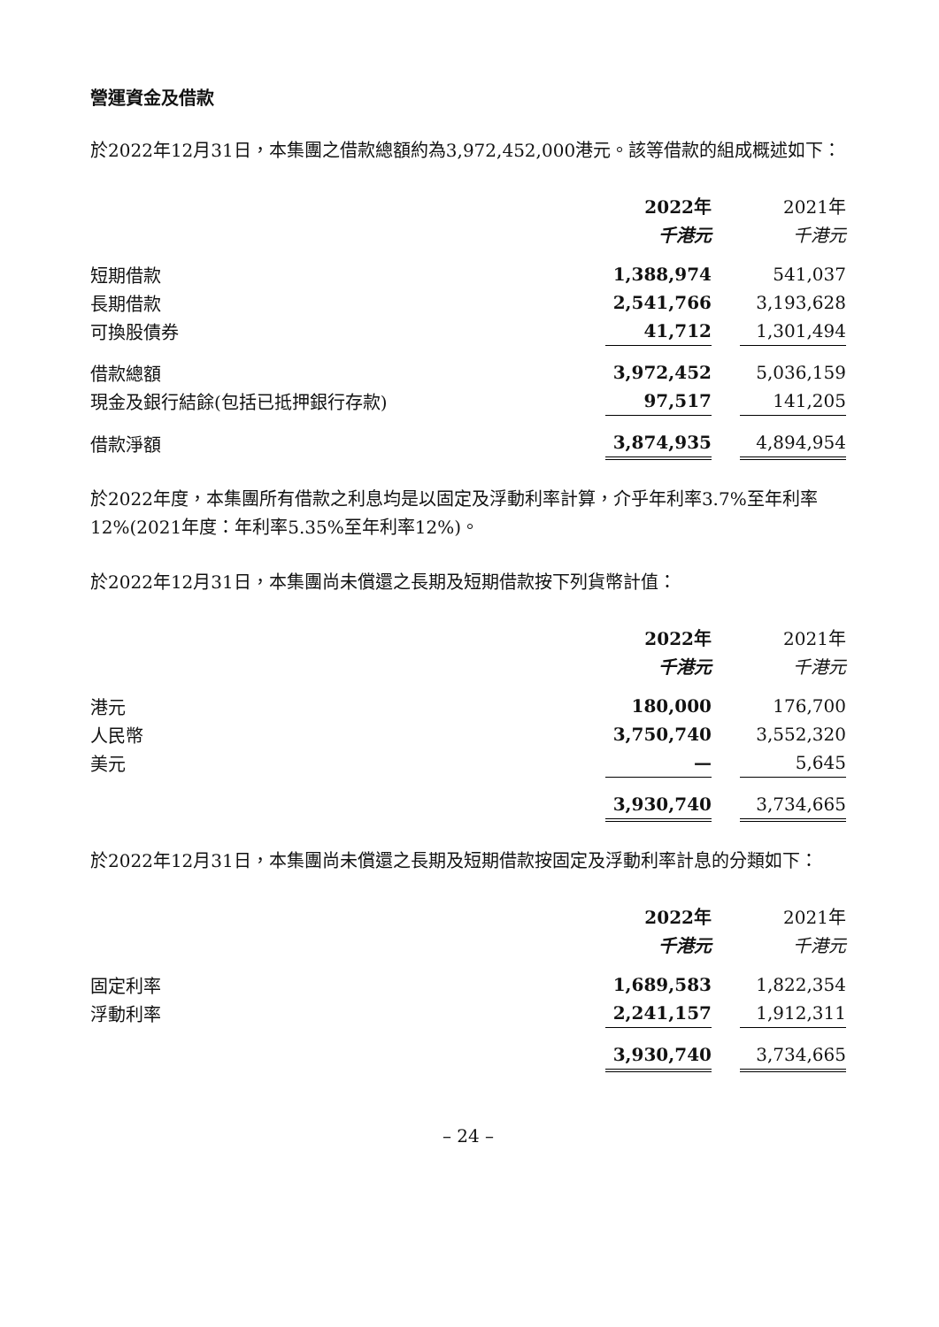營運資金及借款
於2022年12月31日，本集團之借款總額約為3,972,452,000港元。該等借款的組成概述如下：
| | 2022年 | | 2021年 |
| --- | --- | --- | --- |
| | 千港元 | | 千港元 |
| 短期借款 | 1,388,974 | | 541,037 |
| 長期借款 | 2,541,766 | | 3,193,628 |
| 可換股債券 | 41,712 | | 1,301,494 |
| 借款總額 | 3,972,452 | | 5,036,159 |
| 現金及銀行結餘(包括已抵押銀行存款) | 97,517 | | 141,205 |
| 借款淨額 | 3,874,935 | | 4,894,954 |
於2022年度，本集團所有借款之利息均是以固定及浮動利率計算，介乎年利率3.7%至年利率12%(2021年度：年利率5.35%至年利率12%)。
於2022年12月31日，本集團尚未償還之長期及短期借款按下列貨幣計值：
| | 2022年 | | 2021年 |
| --- | --- | --- | --- |
| | 千港元 | | 千港元 |
| 港元 | 180,000 | | 176,700 |
| 人民幣 | 3,750,740 | | 3,552,320 |
| 美元 | — | | 5,645 |
| | 3,930,740 | | 3,734,665 |
於2022年12月31日，本集團尚未償還之長期及短期借款按固定及浮動利率計息的分類如下：
| | 2022年 | | 2021年 |
| --- | --- | --- | --- |
| | 千港元 | | 千港元 |
| 固定利率 | 1,689,583 | | 1,822,354 |
| 浮動利率 | 2,241,157 | | 1,912,311 |
| | 3,930,740 | | 3,734,665 |
– 24 –